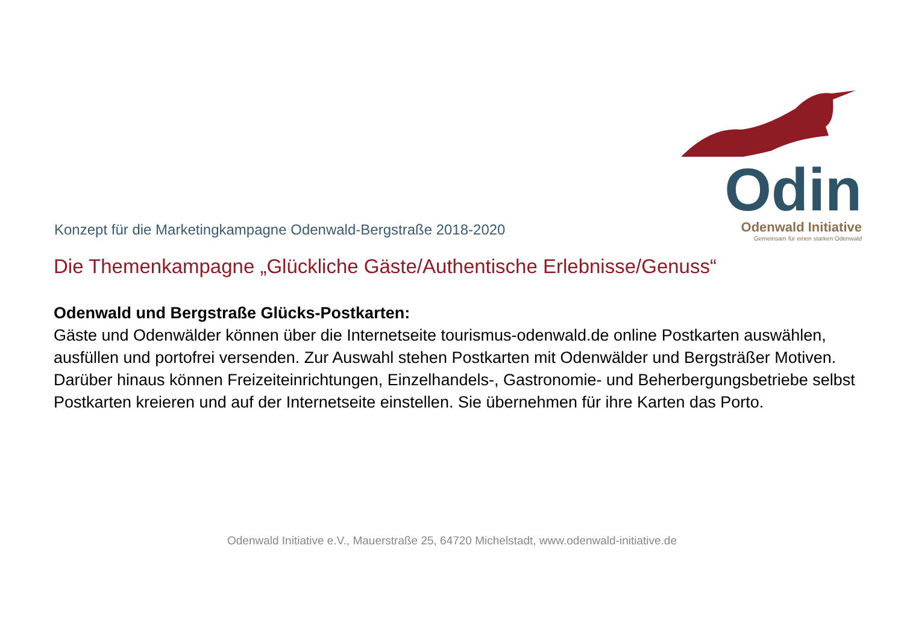Konzept für die Marketingkampagne Odenwald-Bergstraße 2018-2020
Odin
Odenwald Initiative
Gemeinsam für einen starken Odenwald
Die Themenkampagne „Glückliche Gäste/Authentische Erlebnisse/Genuss“
Odenwald und Bergstraße Glücks-Postkarten:
Gäste und Odenwälder können über die Internetseite tourismus-odenwald.de online Postkarten auswählen, ausfüllen und portofrei versenden. Zur Auswahl stehen Postkarten mit Odenwälder und Bergsträßer Motiven. Darüber hinaus können Freizeiteinrichtungen, Einzelhandels-, Gastronomie- und Beherbergungsbetriebe selbst Postkarten kreieren und auf der Internetseite einstellen. Sie übernehmen für ihre Karten das Porto.
Odenwald Initiative e.V., Mauerstraße 25, 64720 Michelstadt, www.odenwald-initiative.de